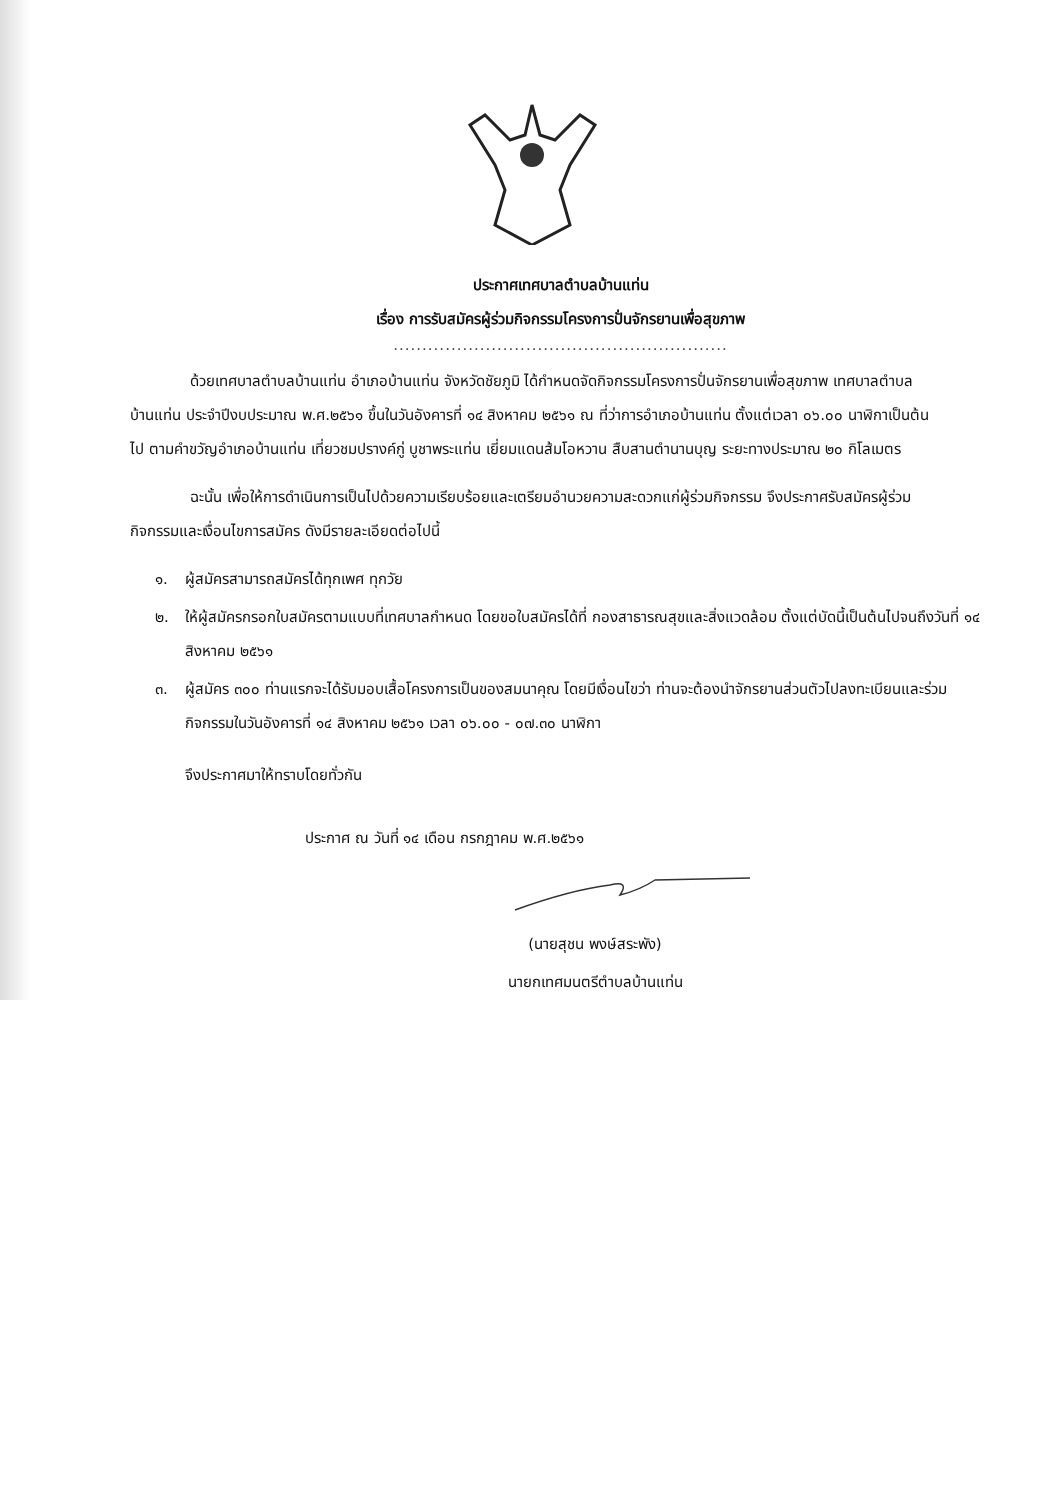ประกาศเทศบาลตำบลบ้านแท่น
เรื่อง การรับสมัครผู้ร่วมกิจกรรมโครงการปั่นจักรยานเพื่อสุขภาพ
..........................................................
ด้วยเทศบาลตำบลบ้านแท่น อำเภอบ้านแท่น จังหวัดชัยภูมิ ได้กำหนดจัดกิจกรรมโครงการปั่นจักรยานเพื่อสุขภาพ เทศบาลตำบลบ้านแท่น ประจำปีงบประมาณ พ.ศ.๒๕๖๑ ขึ้นในวันอังคารที่ ๑๔ สิงหาคม ๒๕๖๑ ณ ที่ว่าการอำเภอบ้านแท่น ตั้งแต่เวลา ๐๖.๐๐ นาฬิกาเป็นต้นไป ตามคำขวัญอำเภอบ้านแท่น เที่ยวชมปรางค์กู่ บูชาพระแท่น เยี่ยมแดนส้มโอหวาน สืบสานตำนานบุญ ระยะทางประมาณ ๒๐ กิโลเมตร
ฉะนั้น เพื่อให้การดำเนินการเป็นไปด้วยความเรียบร้อยและเตรียมอำนวยความสะดวกแก่ผู้ร่วมกิจกรรม จึงประกาศรับสมัครผู้ร่วมกิจกรรมและเงื่อนไขการสมัคร ดังมีรายละเอียดต่อไปนี้
๑. ผู้สมัครสามารถสมัครได้ทุกเพศ ทุกวัย
๒. ให้ผู้สมัครกรอกใบสมัครตามแบบที่เทศบาลกำหนด โดยขอใบสมัครได้ที่ กองสาธารณสุขและสิ่งแวดล้อม ตั้งแต่บัดนี้เป็นต้นไปจนถึงวันที่ ๑๔ สิงหาคม ๒๕๖๑
๓. ผู้สมัคร ๓๐๐ ท่านแรกจะได้รับมอบเสื้อโครงการเป็นของสมนาคุณ โดยมีเงื่อนไขว่า ท่านจะต้องนำจักรยานส่วนตัวไปลงทะเบียนและร่วมกิจกรรมในวันอังคารที่ ๑๔ สิงหาคม ๒๕๖๑ เวลา ๐๖.๐๐ - ๐๗.๓๐ นาฬิกา
จึงประกาศมาให้ทราบโดยทั่วกัน
ประกาศ ณ วันที่ ๑๔ เดือน กรกฎาคม พ.ศ.๒๕๖๑
(นายสุชน พงษ์สระพัง)
นายกเทศมนตรีตำบลบ้านแท่น